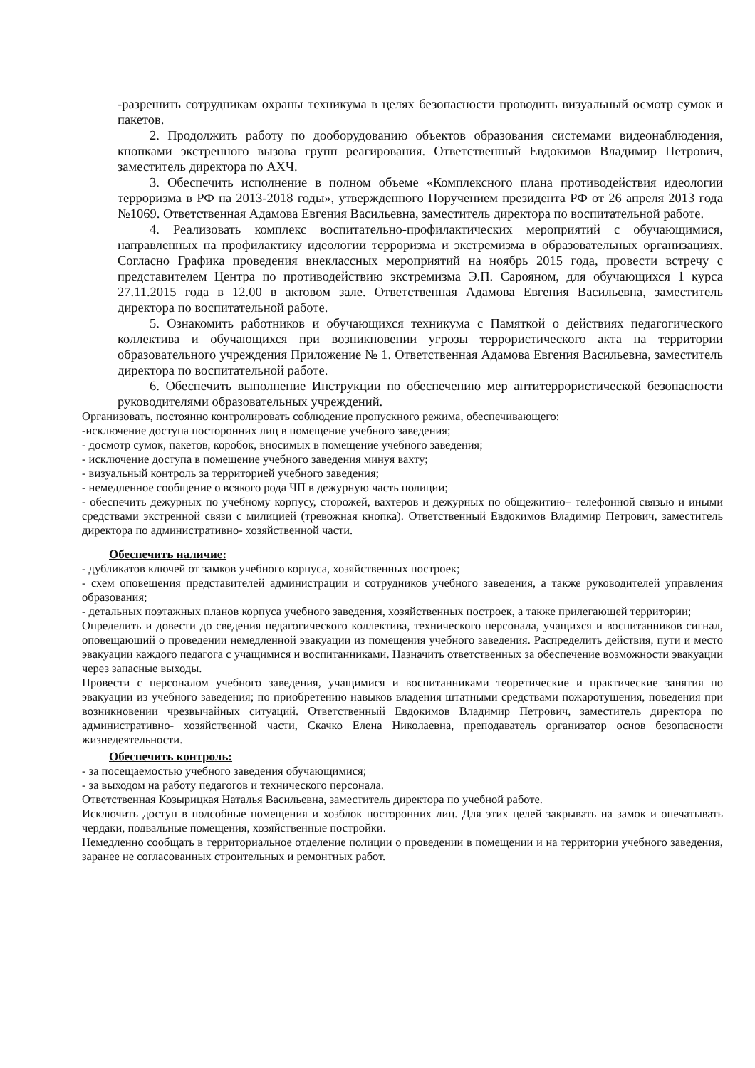-разрешить сотрудникам охраны техникума в целях безопасности проводить визуальный осмотр сумок и пакетов.
2. Продолжить работу по дооборудованию объектов образования системами видеонаблюдения, кнопками экстренного вызова групп реагирования. Ответственный Евдокимов Владимир Петрович, заместитель директора по АХЧ.
3. Обеспечить исполнение в полном объеме «Комплексного плана противодействия идеологии терроризма в РФ на 2013-2018 годы», утвержденного Поручением президента РФ от 26 апреля 2013 года №1069. Ответственная Адамова Евгения Васильевна, заместитель директора по воспитательной работе.
4. Реализовать комплекс воспитательно-профилактических мероприятий с обучающимися, направленных на профилактику идеологии терроризма и экстремизма в образовательных организациях. Согласно Графика проведения внеклассных мероприятий на ноябрь 2015 года, провести встречу с представителем Центра по противодействию экстремизма Э.П. Сарояном, для обучающихся 1 курса 27.11.2015 года в 12.00 в актовом зале. Ответственная Адамова Евгения Васильевна, заместитель директора по воспитательной работе.
5. Ознакомить работников и обучающихся техникума с Памяткой о действиях педагогического коллектива и обучающихся при возникновении угрозы террористического акта на территории образовательного учреждения Приложение № 1. Ответственная Адамова Евгения Васильевна, заместитель директора по воспитательной работе.
6. Обеспечить выполнение Инструкции по обеспечению мер антитеррористической безопасности руководителями образовательных учреждений.
Организовать, постоянно контролировать соблюдение пропускного режима, обеспечивающего:
-исключение доступа посторонних лиц в помещение учебного заведения;
- досмотр сумок, пакетов, коробок, вносимых в помещение учебного заведения;
- исключение доступа в помещение учебного заведения минуя вахту;
- визуальный контроль за территорией учебного заведения;
- немедленное сообщение о всякого рода ЧП в дежурную часть полиции;
- обеспечить дежурных по учебному корпусу, сторожей, вахтеров и дежурных по общежитию– телефонной связью и иными средствами экстренной связи с милицией (тревожная кнопка). Ответственный Евдокимов Владимир Петрович, заместитель директора по административно- хозяйственной части.
Обеспечить наличие:
- дубликатов ключей от замков учебного корпуса, хозяйственных построек;
- схем оповещения представителей администрации и сотрудников учебного заведения, а также руководителей управления образования;
- детальных поэтажных планов корпуса учебного заведения, хозяйственных построек, а также прилегающей территории;
Определить и довести до сведения педагогического коллектива, технического персонала, учащихся и воспитанников сигнал, оповещающий о проведении немедленной эвакуации из помещения учебного заведения. Распределить действия, пути и место эвакуации каждого педагога с учащимися и воспитанниками. Назначить ответственных за обеспечение возможности эвакуации через запасные выходы.
Провести с персоналом учебного заведения, учащимися и воспитанниками теоретические и практические занятия по эвакуации из учебного заведения; по приобретению навыков владения штатными средствами пожаротушения, поведения при возникновении чрезвычайных ситуаций. Ответственный Евдокимов Владимир Петрович, заместитель директора по административно- хозяйственной части, Скачко Елена Николаевна, преподаватель организатор основ безопасности жизнедеятельности.
Обеспечить контроль:
- за посещаемостью учебного заведения обучающимися;
- за выходом на работу педагогов и технического персонала.
Ответственная Козырицкая Наталья Васильевна, заместитель директора по учебной работе.
Исключить доступ в подсобные помещения и хозблок посторонних лиц. Для этих целей закрывать на замок и опечатывать чердаки, подвальные помещения, хозяйственные постройки.
Немедленно сообщать в территориальное отделение полиции о проведении в помещении и на территории учебного заведения, заранее не согласованных строительных и ремонтных работ.